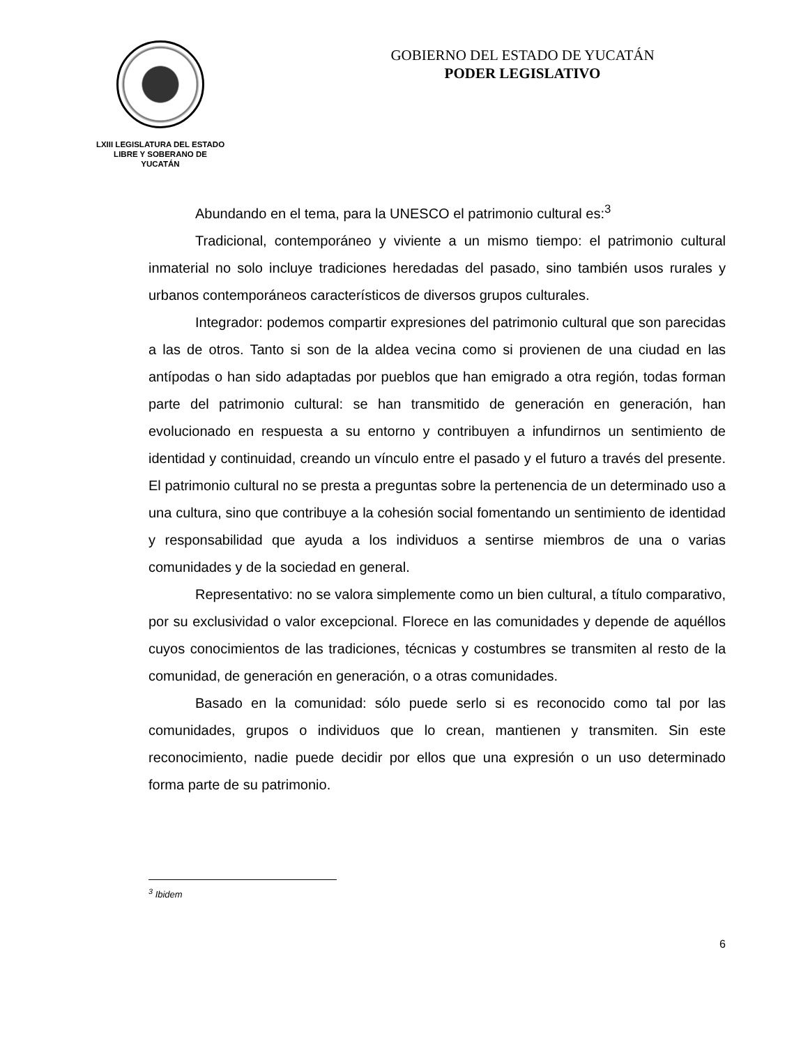LXIII LEGISLATURA DEL ESTADO
LIBRE Y SOBERANO DE
YUCATÁN
GOBIERNO DEL ESTADO DE YUCATÁN
PODER LEGISLATIVO
Abundando en el tema, para la UNESCO el patrimonio cultural es:<sup>3</sup>
Tradicional, contemporáneo y viviente a un mismo tiempo: el patrimonio cultural inmaterial no solo incluye tradiciones heredadas del pasado, sino también usos rurales y urbanos contemporáneos característicos de diversos grupos culturales.
Integrador: podemos compartir expresiones del patrimonio cultural que son parecidas a las de otros. Tanto si son de la aldea vecina como si provienen de una ciudad en las antípodas o han sido adaptadas por pueblos que han emigrado a otra región, todas forman parte del patrimonio cultural: se han transmitido de generación en generación, han evolucionado en respuesta a su entorno y contribuyen a infundirnos un sentimiento de identidad y continuidad, creando un vínculo entre el pasado y el futuro a través del presente. El patrimonio cultural no se presta a preguntas sobre la pertenencia de un determinado uso a una cultura, sino que contribuye a la cohesión social fomentando un sentimiento de identidad y responsabilidad que ayuda a los individuos a sentirse miembros de una o varias comunidades y de la sociedad en general.
Representativo: no se valora simplemente como un bien cultural, a título comparativo, por su exclusividad o valor excepcional. Florece en las comunidades y depende de aquéllos cuyos conocimientos de las tradiciones, técnicas y costumbres se transmiten al resto de la comunidad, de generación en generación, o a otras comunidades.
Basado en la comunidad: sólo puede serlo si es reconocido como tal por las comunidades, grupos o individuos que lo crean, mantienen y transmiten. Sin este reconocimiento, nadie puede decidir por ellos que una expresión o un uso determinado forma parte de su patrimonio.
<sup>3</sup> Ibidem
6